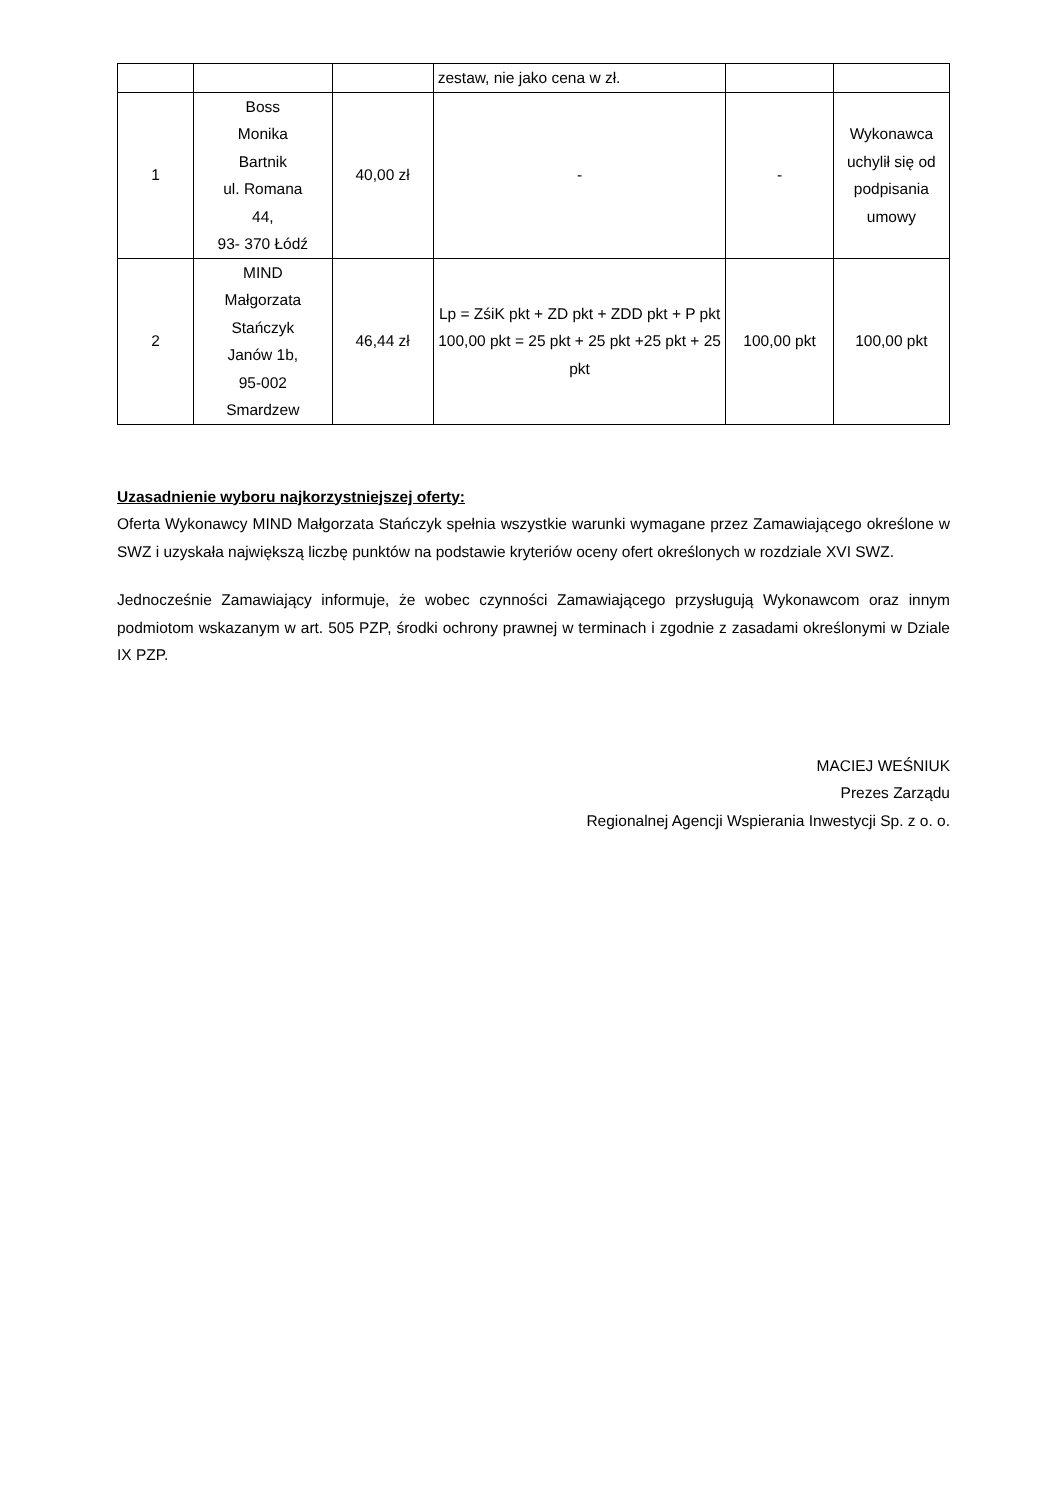| | | | zestaw, nie jako cena w zł. | | |
| 1 | Boss Monika Bartnik ul. Romana 44, 93- 370 Łódź | 40,00 zł | - | - | Wykonawca uchylił się od podpisania umowy |
| 2 | MIND Małgorzata Stańczyk Janów 1b, 95-002 Smardzew | 46,44 zł | Lp = ZśiK pkt + ZD pkt + ZDD pkt + P pkt 100,00 pkt = 25 pkt + 25 pkt +25 pkt + 25 pkt | 100,00 pkt | 100,00 pkt |
Uzasadnienie wyboru najkorzystniejszej oferty:
Oferta Wykonawcy MIND Małgorzata Stańczyk spełnia wszystkie warunki wymagane przez Zamawiającego określone w SWZ i uzyskała największą liczbę punktów na podstawie kryteriów oceny ofert określonych w rozdziale XVI SWZ.
Jednocześnie Zamawiający informuje, że wobec czynności Zamawiającego przysługują Wykonawcom oraz innym podmiotom wskazanym w art. 505 PZP, środki ochrony prawnej w terminach i zgodnie z zasadami określonymi w Dziale IX PZP.
MACIEJ WEŚNIUK
Prezes Zarządu
Regionalnej Agencji Wspierania Inwestycji Sp. z o. o.